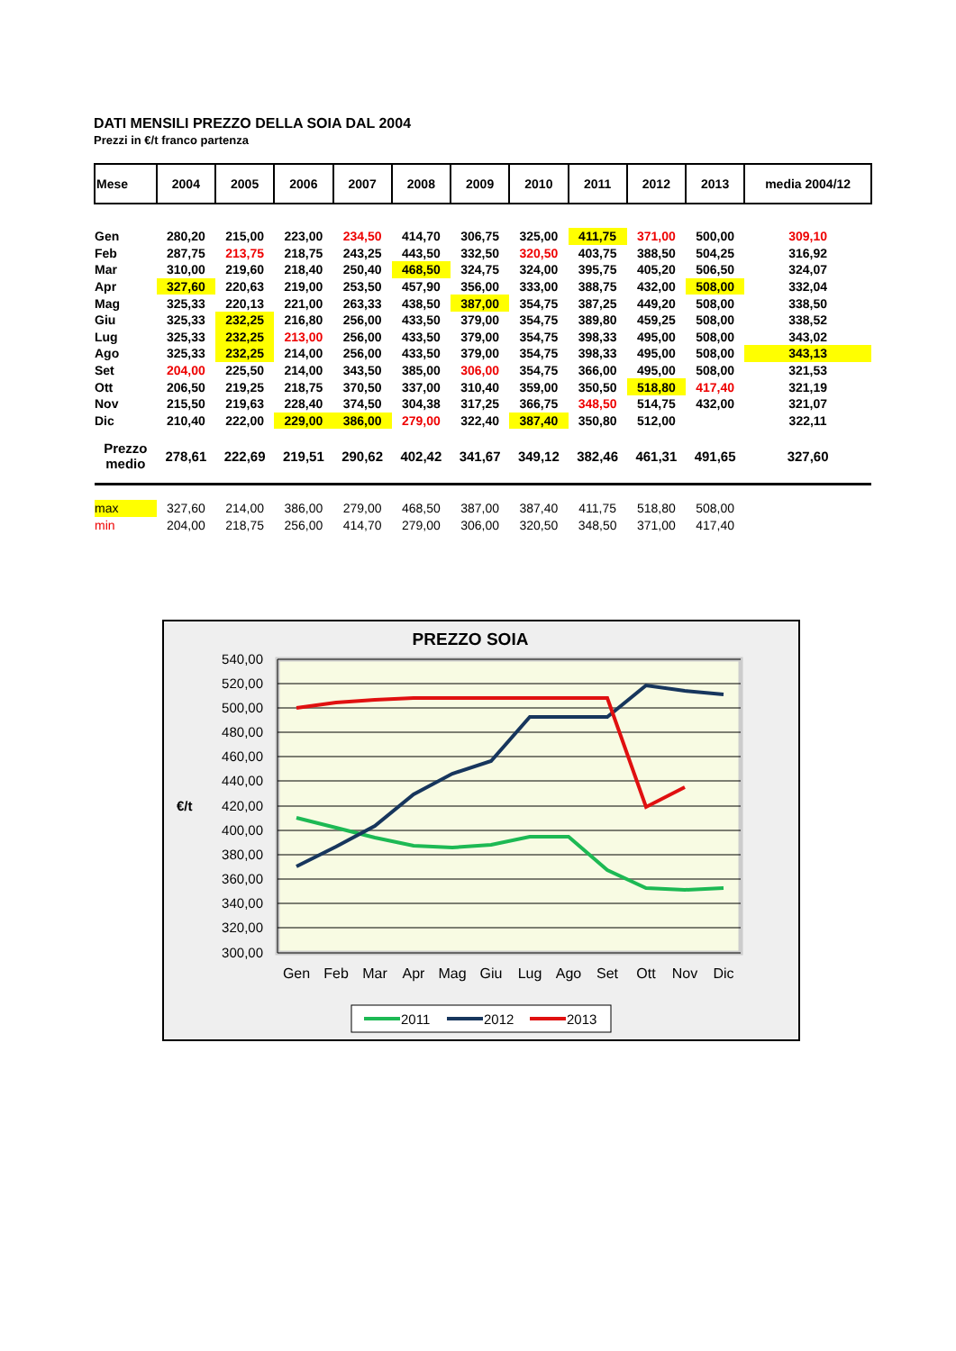DATI MENSILI PREZZO DELLA SOIA DAL 2004
Prezzi in €/t franco partenza
| Mese | 2004 | 2005 | 2006 | 2007 | 2008 | 2009 | 2010 | 2011 | 2012 | 2013 | media 2004/12 |
| --- | --- | --- | --- | --- | --- | --- | --- | --- | --- | --- | --- |
| Gen | 280,20 | 215,00 | 223,00 | 234,50 | 414,70 | 306,75 | 325,00 | 411,75 | 371,00 | 500,00 | 309,10 |
| Feb | 287,75 | 213,75 | 218,75 | 243,25 | 443,50 | 332,50 | 320,50 | 403,75 | 388,50 | 504,25 | 316,92 |
| Mar | 310,00 | 219,60 | 218,40 | 250,40 | 468,50 | 324,75 | 324,00 | 395,75 | 405,20 | 506,50 | 324,07 |
| Apr | 327,60 | 220,63 | 219,00 | 253,50 | 457,90 | 356,00 | 333,00 | 388,75 | 432,00 | 508,00 | 332,04 |
| Mag | 325,33 | 220,13 | 221,00 | 263,33 | 438,50 | 387,00 | 354,75 | 387,25 | 449,20 | 508,00 | 338,50 |
| Giu | 325,33 | 232,25 | 216,80 | 256,00 | 433,50 | 379,00 | 354,75 | 389,80 | 459,25 | 508,00 | 338,52 |
| Lug | 325,33 | 232,25 | 213,00 | 256,00 | 433,50 | 379,00 | 354,75 | 398,33 | 495,00 | 508,00 | 343,02 |
| Ago | 325,33 | 232,25 | 214,00 | 256,00 | 433,50 | 379,00 | 354,75 | 398,33 | 495,00 | 508,00 | 343,13 |
| Set | 204,00 | 225,50 | 214,00 | 343,50 | 385,00 | 306,00 | 354,75 | 366,00 | 495,00 | 508,00 | 321,53 |
| Ott | 206,50 | 219,25 | 218,75 | 370,50 | 337,00 | 310,40 | 359,00 | 350,50 | 518,80 | 417,40 | 321,19 |
| Nov | 215,50 | 219,63 | 228,40 | 374,50 | 304,38 | 317,25 | 366,75 | 348,50 | 514,75 | 432,00 | 321,07 |
| Dic | 210,40 | 222,00 | 229,00 | 386,00 | 279,00 | 322,40 | 387,40 | 350,80 | 512,00 | | 322,11 |
| Prezzo medio | 278,61 | 222,69 | 219,51 | 290,62 | 402,42 | 341,67 | 349,12 | 382,46 | 461,31 | 491,65 | 327,60 |
| max | 327,60 | 214,00 | 386,00 | 279,00 | 468,50 | 387,00 | 387,40 | 411,75 | 518,80 | 508,00 | |
| min | 204,00 | 218,75 | 256,00 | 414,70 | 279,00 | 306,00 | 320,50 | 348,50 | 371,00 | 417,40 | |
PREZZO SOIA
540,00
520,00
500,00
480,00
460,00
440,00
420,00
400,00
380,00
360,00
340,00
320,00
300,00
€/t
Gen
Feb
Mar
Apr
Mag
Giu
Lug
Ago
Set
Ott
Nov
Dic
2011
2012
2013